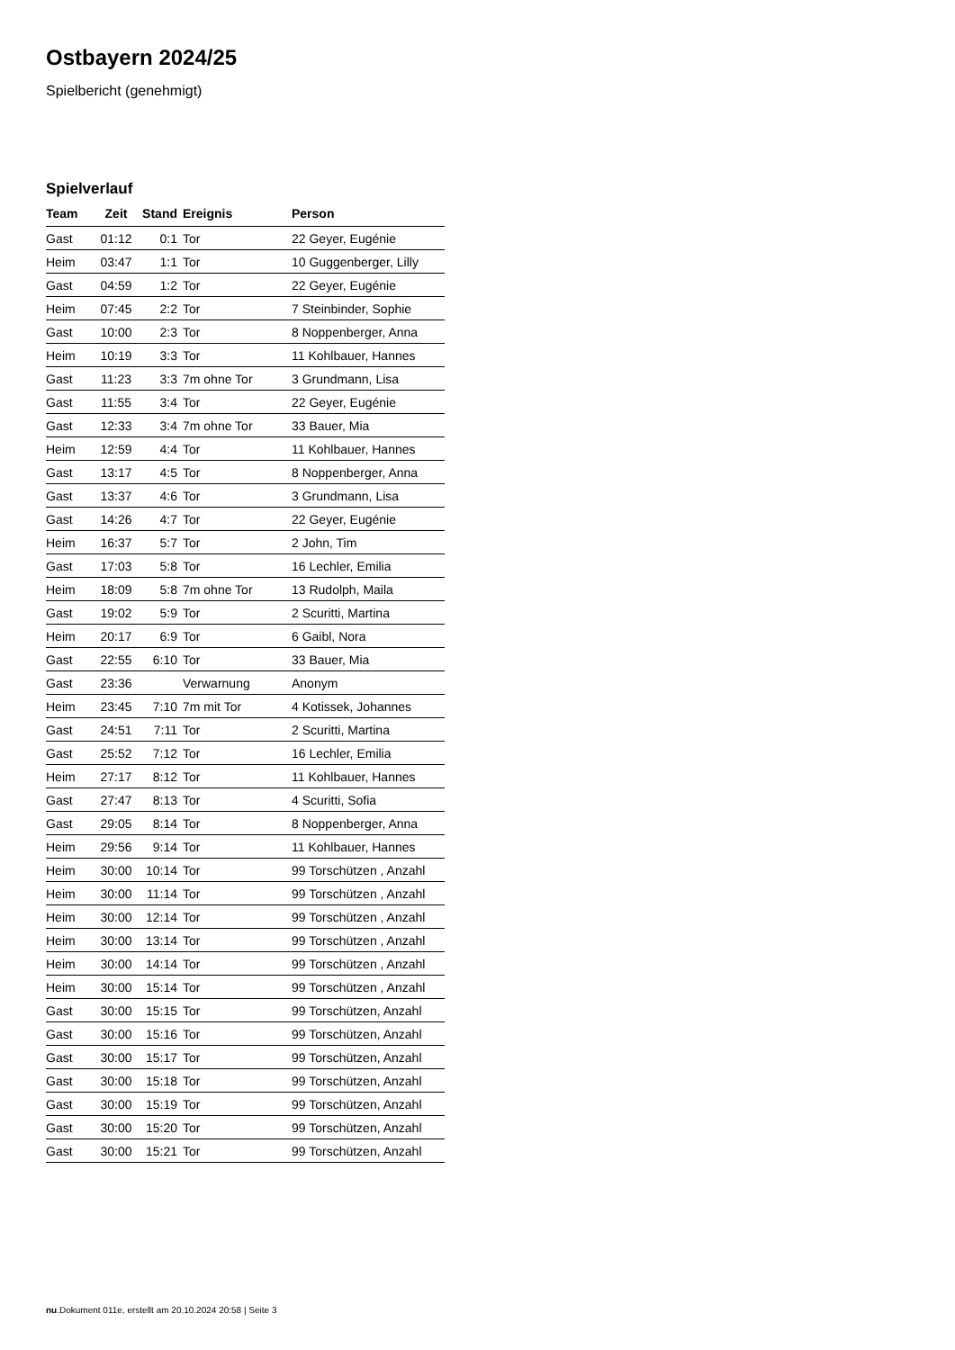Ostbayern 2024/25
Spielbericht (genehmigt)
Spielverlauf
| Team | Zeit | Stand | Ereignis | Person |
| --- | --- | --- | --- | --- |
| Gast | 01:12 | 0:1 | Tor | 22 Geyer, Eugénie |
| Heim | 03:47 | 1:1 | Tor | 10 Guggenberger, Lilly |
| Gast | 04:59 | 1:2 | Tor | 22 Geyer, Eugénie |
| Heim | 07:45 | 2:2 | Tor | 7 Steinbinder, Sophie |
| Gast | 10:00 | 2:3 | Tor | 8 Noppenberger, Anna |
| Heim | 10:19 | 3:3 | Tor | 11 Kohlbauer, Hannes |
| Gast | 11:23 | 3:3 | 7m ohne Tor | 3 Grundmann, Lisa |
| Gast | 11:55 | 3:4 | Tor | 22 Geyer, Eugénie |
| Gast | 12:33 | 3:4 | 7m ohne Tor | 33 Bauer, Mia |
| Heim | 12:59 | 4:4 | Tor | 11 Kohlbauer, Hannes |
| Gast | 13:17 | 4:5 | Tor | 8 Noppenberger, Anna |
| Gast | 13:37 | 4:6 | Tor | 3 Grundmann, Lisa |
| Gast | 14:26 | 4:7 | Tor | 22 Geyer, Eugénie |
| Heim | 16:37 | 5:7 | Tor | 2 John, Tim |
| Gast | 17:03 | 5:8 | Tor | 16 Lechler, Emilia |
| Heim | 18:09 | 5:8 | 7m ohne Tor | 13 Rudolph, Maila |
| Gast | 19:02 | 5:9 | Tor | 2 Scuritti, Martina |
| Heim | 20:17 | 6:9 | Tor | 6 Gaibl, Nora |
| Gast | 22:55 | 6:10 | Tor | 33 Bauer, Mia |
| Gast | 23:36 | | Verwarnung | Anonym |
| Heim | 23:45 | 7:10 | 7m mit Tor | 4 Kotissek, Johannes |
| Gast | 24:51 | 7:11 | Tor | 2 Scuritti, Martina |
| Gast | 25:52 | 7:12 | Tor | 16 Lechler, Emilia |
| Heim | 27:17 | 8:12 | Tor | 11 Kohlbauer, Hannes |
| Gast | 27:47 | 8:13 | Tor | 4 Scuritti, Sofia |
| Gast | 29:05 | 8:14 | Tor | 8 Noppenberger, Anna |
| Heim | 29:56 | 9:14 | Tor | 11 Kohlbauer, Hannes |
| Heim | 30:00 | 10:14 | Tor | 99 Torschützen , Anzahl |
| Heim | 30:00 | 11:14 | Tor | 99 Torschützen , Anzahl |
| Heim | 30:00 | 12:14 | Tor | 99 Torschützen , Anzahl |
| Heim | 30:00 | 13:14 | Tor | 99 Torschützen , Anzahl |
| Heim | 30:00 | 14:14 | Tor | 99 Torschützen , Anzahl |
| Heim | 30:00 | 15:14 | Tor | 99 Torschützen , Anzahl |
| Gast | 30:00 | 15:15 | Tor | 99 Torschützen, Anzahl |
| Gast | 30:00 | 15:16 | Tor | 99 Torschützen, Anzahl |
| Gast | 30:00 | 15:17 | Tor | 99 Torschützen, Anzahl |
| Gast | 30:00 | 15:18 | Tor | 99 Torschützen, Anzahl |
| Gast | 30:00 | 15:19 | Tor | 99 Torschützen, Anzahl |
| Gast | 30:00 | 15:20 | Tor | 99 Torschützen, Anzahl |
| Gast | 30:00 | 15:21 | Tor | 99 Torschützen, Anzahl |
nu.Dokument 011e, erstellt am 20.10.2024 20:58 | Seite 3